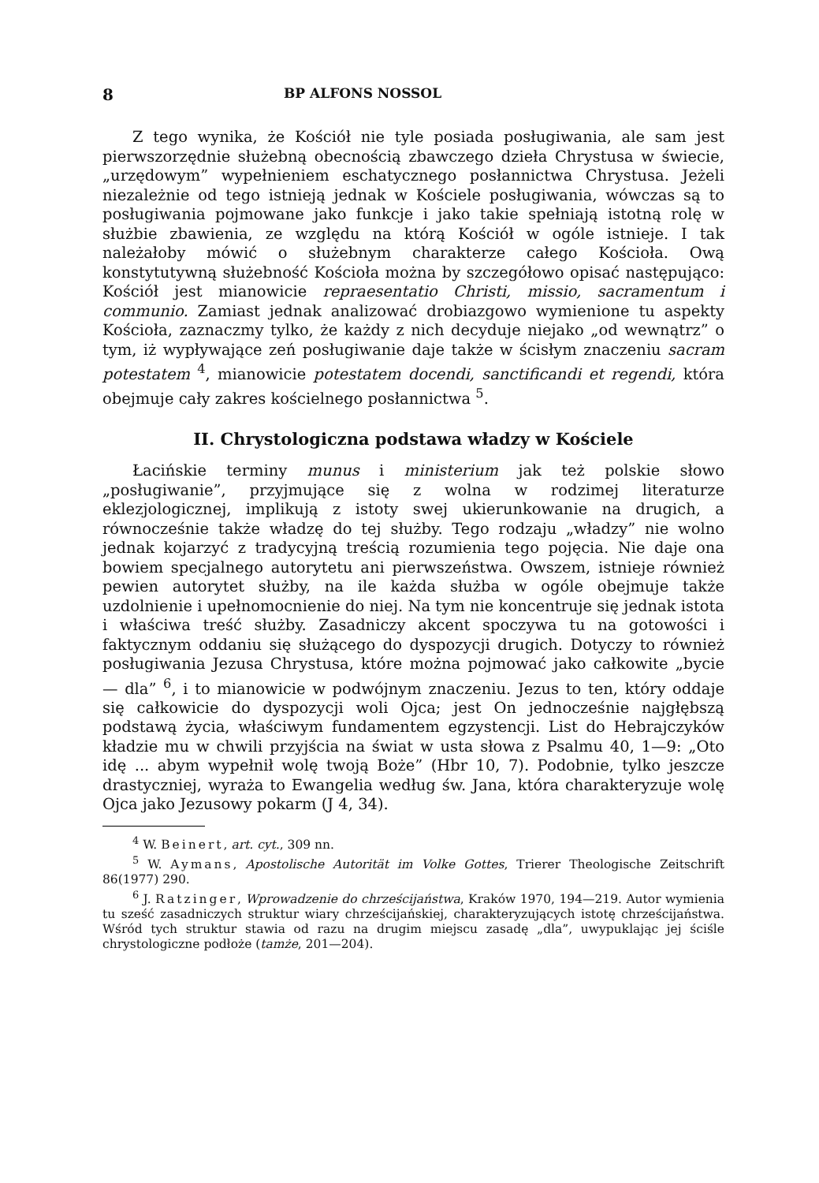8 BP ALFONS NOSSOL
Z tego wynika, że Kościół nie tyle posiada posługiwania, ale sam jest pierwszorzędnie służebną obecnością zbawczego dzieła Chrystusa w świecie, „urzędowym” wypełnieniem eschatycznego posłannictwa Chrystusa. Jeżeli niezależnie od tego istnieją jednak w Kościele posługiwania, wówczas są to posługiwania pojmowane jako funkcje i jako takie spełniają istotną rolę w służbie zbawienia, ze względu na którą Kościół w ogóle istnieje. I tak należałoby mówić o służebnym charakterze całego Kościoła. Ową konstytutywną służebność Kościoła można by szczegółowo opisać następująco: Kościół jest mianowicie repraesentatio Christi, missio, sacramentum i communio. Zamiast jednak analizować drobiazgowo wymienione tu aspekty Kościoła, zaznaczmy tylko, że każdy z nich decyduje niejako „od wewnątrz” o tym, iż wypływające zeń posługiwanie daje także w ścisłym znaczeniu sacram potestatem <sup>4</sup>, mianowicie potestatem docendi, sanctificandi et regendi, która obejmuje cały zakres kościelnego posłannictwa <sup>5</sup>.
II. Chrystologiczna podstawa władzy w Kościele
Łacińskie terminy munus i ministerium jak też polskie słowo „posługiwanie”, przyjmujące się z wolna w rodzimej literaturze eklezjologicznej, implikują z istoty swej ukierunkowanie na drugich, a równocześnie także władzę do tej służby. Tego rodzaju „władzy” nie wolno jednak kojarzyć z tradycyjną treścią rozumienia tego pojęcia. Nie daje ona bowiem specjalnego autorytetu ani pierwszeństwa. Owszem, istnieje również pewien autorytet służby, na ile każda służba w ogóle obejmuje także uzdolnienie i upełnomocnienie do niej. Na tym nie koncentruje się jednak istota i właściwa treść służby. Zasadniczy akcent spoczywa tu na gotowości i faktycznym oddaniu się służącego do dyspozycji drugich. Dotyczy to również posługiwania Jezusa Chrystusa, które można pojmować jako całkowite „bycie — dla” <sup>6</sup>, i to mianowicie w podwójnym znaczeniu. Jezus to ten, który oddaje się całkowicie do dyspozycji woli Ojca; jest On jednocześnie najgłębszą podstawą życia, właściwym fundamentem egzystencji. List do Hebrajczyków kładzie mu w chwili przyjścia na świat w usta słowa z Psalmu 40, 1—9: „Oto idę ... abym wypełnił wolę twoją Boże” (Hbr 10, 7). Podobnie, tylko jeszcze drastyczniej, wyraża to Ewangelia według św. Jana, która charakteryzuje wolę Ojca jako Jezusowy pokarm (J 4, 34).
<sup>4</sup> W. Beinert, art. cyt., 309 nn.
<sup>5</sup> W. Aymans, Apostolische Autorität im Volke Gottes, Trierer Theologische Zeitschrift 86(1977) 290.
<sup>6</sup> J. Ratzinger, Wprowadzenie do chrześcijaństwa, Kraków 1970, 194—219. Autor wymienia tu sześć zasadniczych struktur wiary chrześcijańskiej, charakteryzujących istotę chrześcijaństwa. Wśród tych struktur stawia od razu na drugim miejscu zasadę „dla”, uwypuklając jej ściśle chrystologiczne podłoże (tamże, 201—204).